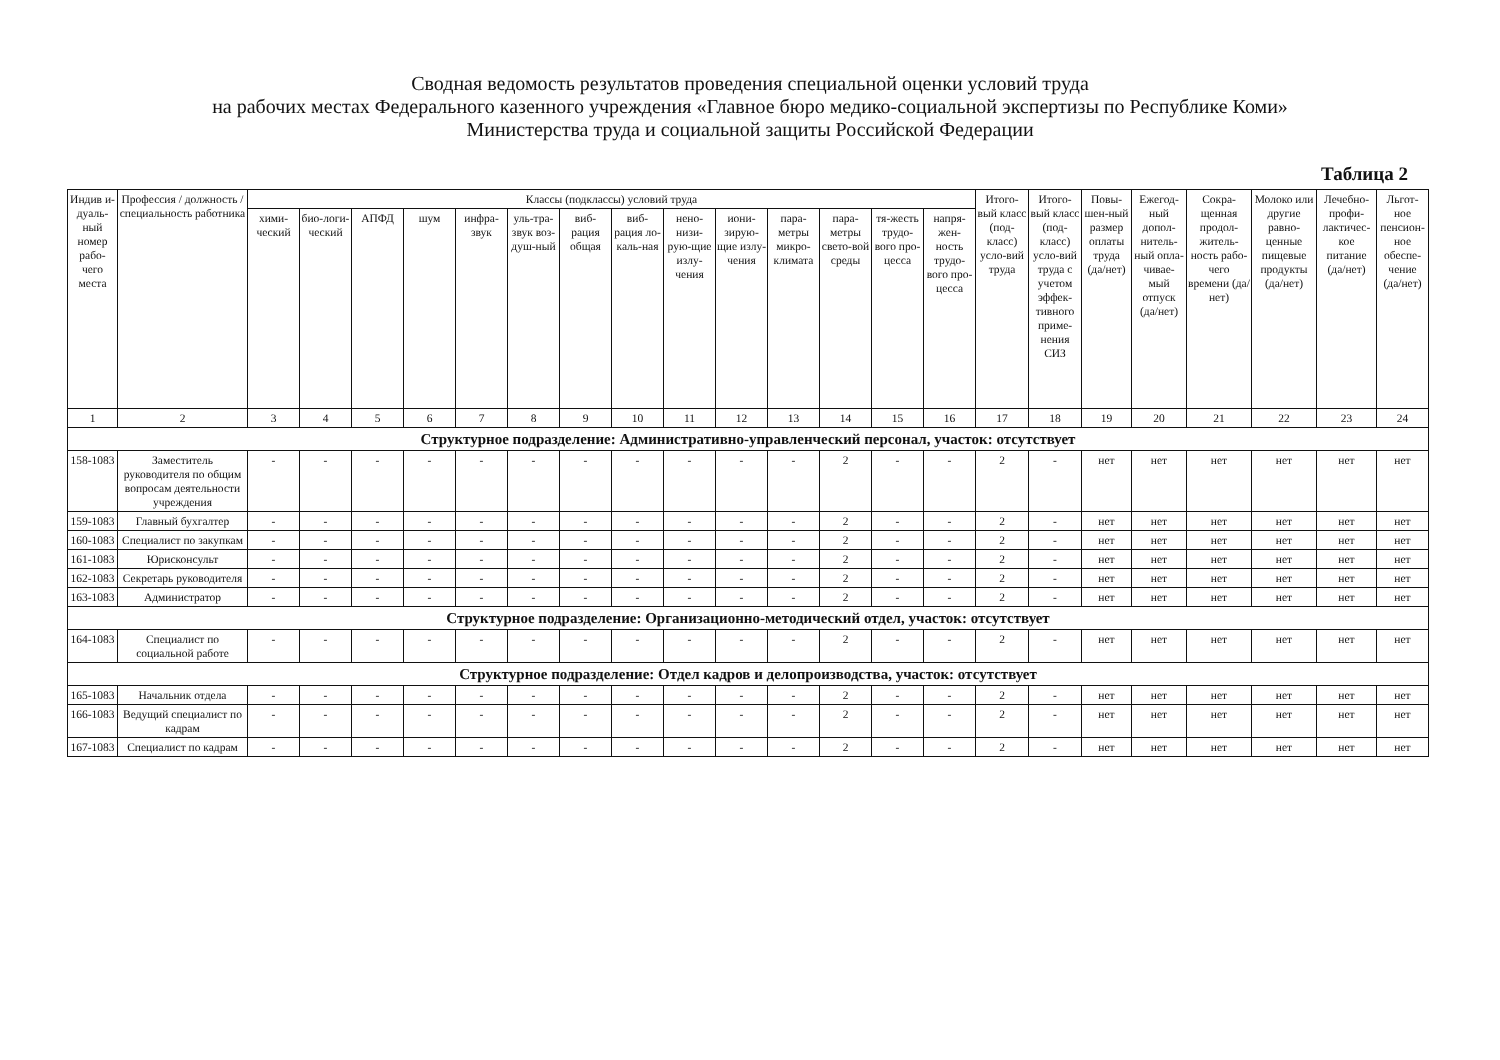Сводная ведомость результатов проведения специальной оценки условий труда
на рабочих местах Федерального казенного учреждения «Главное бюро медико-социальной экспертизы по Республике Коми»
Министерства труда и социальной защиты Российской Федерации
Таблица 2
| Индив и-дуаль-ный номер рабо-чего места | Профессия / должность / специальность работника | Классы (подклассы) условий труда | | | | | | | | | | | | | | Итого-вый класс (под-класс) усло-вий труда | Итого-вый класс (под-класс) усло-вий труда с учетом эффек-тивного приме-нения СИЗ | Повы-шен-ный размер оплаты труда (да/нет) | Ежегод-ный допол-нитель-ный опла-чивае-мый отпуск (да/нет) | Сокра-щенная продол-житель-ность рабо-чего времени (да/нет) | Молоко или другие равно-ценные пищевые продукты (да/нет) | Лечебно-профи-лактичес-кое питание (да/нет) | Льгот-ное пенсион-ное обеспе-чение (да/нет) |
| --- | --- | --- | --- | --- | --- | --- | --- | --- | --- | --- | --- | --- | --- | --- | --- | --- | --- | --- | --- | --- | --- | --- | --- |
| | | хими-ческий | био-логи-ческий | АПФД | шум | инфра-звук | уль-тра-звук воз-душ-ный | виб-рация общая | виб-рация ло-каль-ная | нено-низи-рую-щие излу-чения | иони-зирую-щие излу-чения | пара-метры микро-климата | пара-метры свето-вой среды | тя-жесть трудо-вого про-цесса | напря-жен-ность трудо-вого про-цесса | | | | | | | | |
| 1 | 2 | 3 | 4 | 5 | 6 | 7 | 8 | 9 | 10 | 11 | 12 | 13 | 14 | 15 | 16 | 17 | 18 | 19 | 20 | 21 | 22 | 23 | 24 |
| Структурное подразделение: Административно-управленческий персонал, участок: отсутствует | | | | | | | | | | | | | | | | | | | | | | | |
| 158-1083 | Заместитель руководителя по общим вопросам деятельности учреждения | - | - | - | - | - | - | - | - | - | - | - | 2 | - | - | 2 | - | нет | нет | нет | нет | нет | нет |
| 159-1083 | Главный бухгалтер | - | - | - | - | - | - | - | - | - | - | - | 2 | - | - | 2 | - | нет | нет | нет | нет | нет | нет |
| 160-1083 | Специалист по закупкам | - | - | - | - | - | - | - | - | - | - | - | 2 | - | - | 2 | - | нет | нет | нет | нет | нет | нет |
| 161-1083 | Юрисконсульт | - | - | - | - | - | - | - | - | - | - | - | 2 | - | - | 2 | - | нет | нет | нет | нет | нет | нет |
| 162-1083 | Секретарь руководителя | - | - | - | - | - | - | - | - | - | - | - | 2 | - | - | 2 | - | нет | нет | нет | нет | нет | нет |
| 163-1083 | Администратор | - | - | - | - | - | - | - | - | - | - | - | 2 | - | - | 2 | - | нет | нет | нет | нет | нет | нет |
| Структурное подразделение: Организационно-методический отдел, участок: отсутствует | | | | | | | | | | | | | | | | | | | | | | | |
| 164-1083 | Специалист по социальной работе | - | - | - | - | - | - | - | - | - | - | - | 2 | - | - | 2 | - | нет | нет | нет | нет | нет | нет |
| Структурное подразделение: Отдел кадров и делопроизводства, участок: отсутствует | | | | | | | | | | | | | | | | | | | | | | | |
| 165-1083 | Начальник отдела | - | - | - | - | - | - | - | - | - | - | - | 2 | - | - | 2 | - | нет | нет | нет | нет | нет | нет |
| 166-1083 | Ведущий специалист по кадрам | - | - | - | - | - | - | - | - | - | - | - | 2 | - | - | 2 | - | нет | нет | нет | нет | нет | нет |
| 167-1083 | Специалист по кадрам | - | - | - | - | - | - | - | - | - | - | - | 2 | - | - | 2 | - | нет | нет | нет | нет | нет | нет |